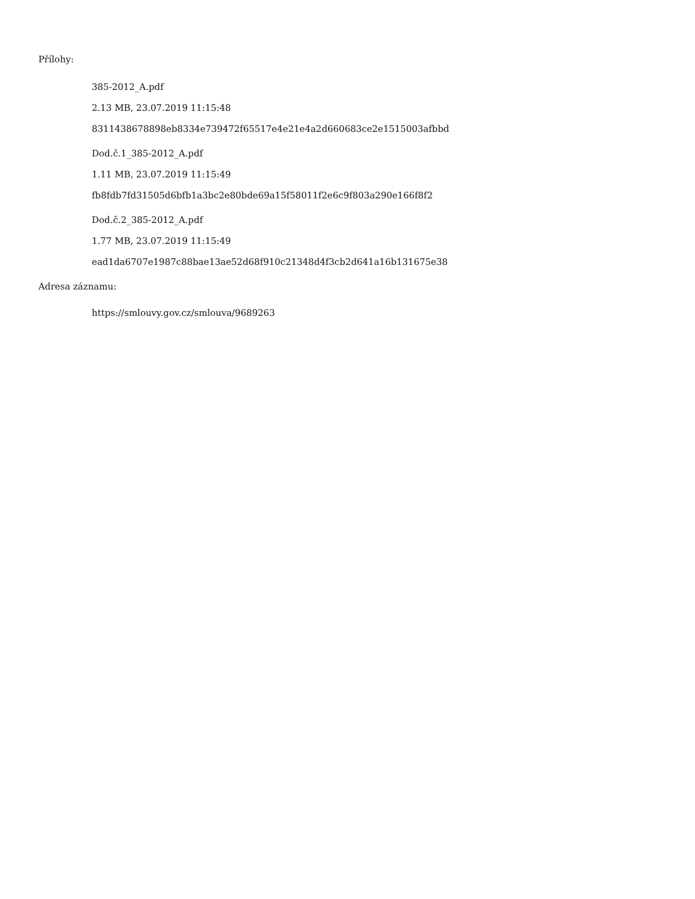Přílohy:
385-2012_A.pdf
2.13 MB, 23.07.2019 11:15:48
8311438678898eb8334e739472f65517e4e21e4a2d660683ce2e1515003afbbd
Dod.č.1_385-2012_A.pdf
1.11 MB, 23.07.2019 11:15:49
fb8fdb7fd31505d6bfb1a3bc2e80bde69a15f58011f2e6c9f803a290e166f8f2
Dod.č.2_385-2012_A.pdf
1.77 MB, 23.07.2019 11:15:49
ead1da6707e1987c88bae13ae52d68f910c21348d4f3cb2d641a16b131675e38
Adresa záznamu:
https://smlouvy.gov.cz/smlouva/9689263